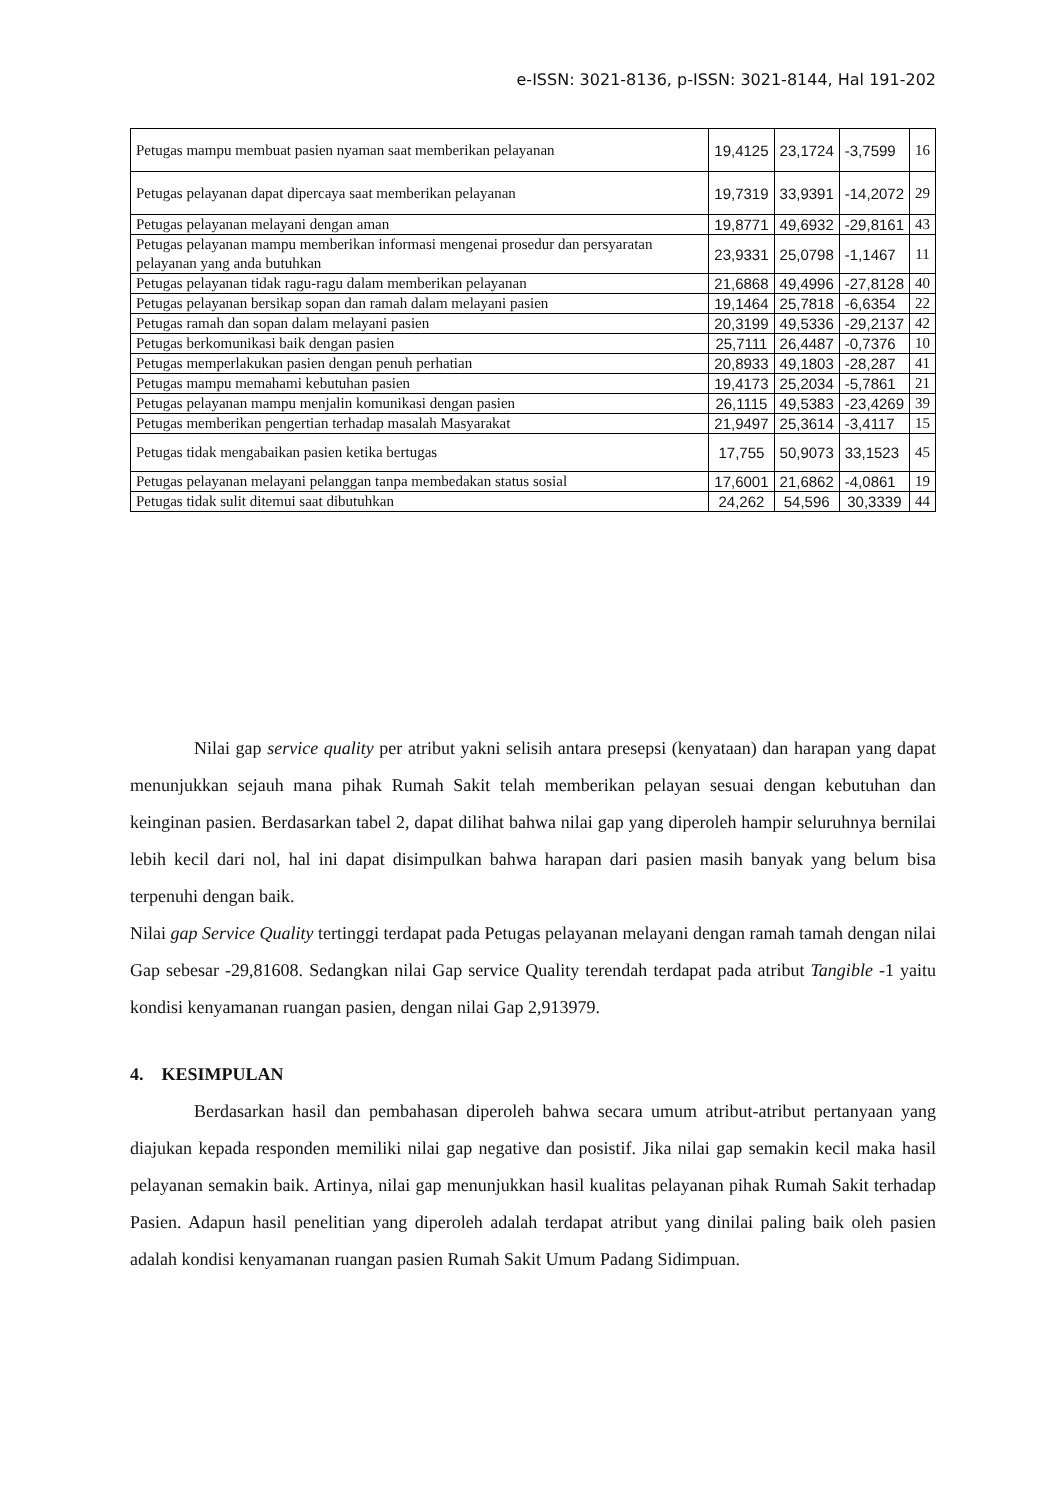e-ISSN: 3021-8136, p-ISSN: 3021-8144, Hal 191-202
| Petugas mampu membuat pasien nyaman saat memberikan pelayanan | 19,4125 | 23,1724 | -3,7599 | 16 |
| Petugas pelayanan dapat dipercaya saat memberikan pelayanan | 19,7319 | 33,9391 | -14,2072 | 29 |
| Petugas pelayanan melayani dengan aman | 19,8771 | 49,6932 | -29,8161 | 43 |
| Petugas pelayanan mampu memberikan informasi mengenai prosedur dan persyaratan pelayanan yang anda butuhkan | 23,9331 | 25,0798 | -1,1467 | 11 |
| Petugas pelayanan tidak ragu-ragu dalam memberikan pelayanan | 21,6868 | 49,4996 | -27,8128 | 40 |
| Petugas pelayanan bersikap sopan dan ramah dalam melayani pasien | 19,1464 | 25,7818 | -6,6354 | 22 |
| Petugas ramah dan sopan dalam melayani pasien | 20,3199 | 49,5336 | -29,2137 | 42 |
| Petugas berkomunikasi baik dengan pasien | 25,7111 | 26,4487 | -0,7376 | 10 |
| Petugas memperlakukan pasien dengan penuh perhatian | 20,8933 | 49,1803 | -28,287 | 41 |
| Petugas mampu memahami kebutuhan pasien | 19,4173 | 25,2034 | -5,7861 | 21 |
| Petugas pelayanan mampu menjalin komunikasi dengan pasien | 26,1115 | 49,5383 | -23,4269 | 39 |
| Petugas memberikan pengertian terhadap masalah Masyarakat | 21,9497 | 25,3614 | -3,4117 | 15 |
| Petugas tidak mengabaikan pasien ketika bertugas | 17,755 | 50,9073 | 33,1523 | 45 |
| Petugas pelayanan melayani pelanggan tanpa membedakan status sosial | 17,6001 | 21,6862 | -4,0861 | 19 |
| Petugas tidak sulit ditemui saat dibutuhkan | 24,262 | 54,596 | 30,3339 | 44 |
Nilai gap service quality per atribut yakni selisih antara presepsi (kenyataan) dan harapan yang dapat menunjukkan sejauh mana pihak Rumah Sakit telah memberikan pelayan sesuai dengan kebutuhan dan keinginan pasien. Berdasarkan tabel 2, dapat dilihat bahwa nilai gap yang diperoleh hampir seluruhnya bernilai lebih kecil dari nol, hal ini dapat disimpulkan bahwa harapan dari pasien masih banyak yang belum bisa terpenuhi dengan baik.
Nilai gap Service Quality tertinggi terdapat pada Petugas pelayanan melayani dengan ramah tamah dengan nilai Gap sebesar -29,81608. Sedangkan nilai Gap service Quality terendah terdapat pada atribut Tangible -1 yaitu kondisi kenyamanan ruangan pasien, dengan nilai Gap 2,913979.
4. KESIMPULAN
Berdasarkan hasil dan pembahasan diperoleh bahwa secara umum atribut-atribut pertanyaan yang diajukan kepada responden memiliki nilai gap negative dan posistif. Jika nilai gap semakin kecil maka hasil pelayanan semakin baik. Artinya, nilai gap menunjukkan hasil kualitas pelayanan pihak Rumah Sakit terhadap Pasien. Adapun hasil penelitian yang diperoleh adalah terdapat atribut yang dinilai paling baik oleh pasien adalah kondisi kenyamanan ruangan pasien Rumah Sakit Umum Padang Sidimpuan.